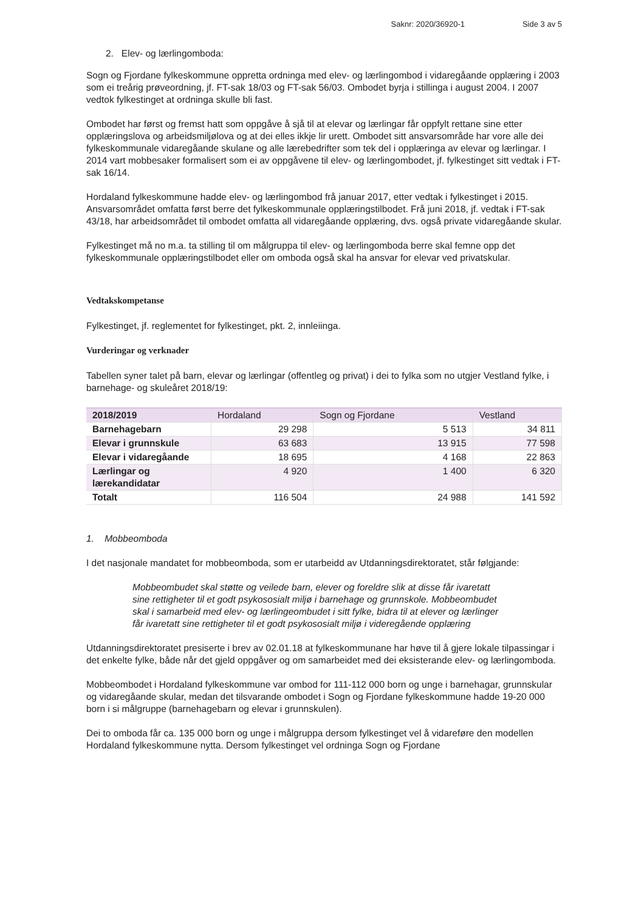Saknr: 2020/36920-1 Side 3 av 5
2. Elev- og lærlingomboda:
Sogn og Fjordane fylkeskommune oppretta ordninga med elev- og lærlingombod i vidaregåande opplæring i 2003 som ei treårig prøveordning, jf. FT-sak 18/03 og FT-sak 56/03. Ombodet byrja i stillinga i august 2004. I 2007 vedtok fylkestinget at ordninga skulle bli fast.
Ombodet har først og fremst hatt som oppgåve å sjå til at elevar og lærlingar får oppfylt rettane sine etter opplæringslova og arbeidsmiljølova og at dei elles ikkje lir urett. Ombodet sitt ansvarsområde har vore alle dei fylkeskommunale vidaregåande skulane og alle lærebedrifter som tek del i opplæringa av elevar og lærlingar. I 2014 vart mobbesaker formalisert som ei av oppgåvene til elev- og lærlingombodet, jf. fylkestinget sitt vedtak i FT-sak 16/14.
Hordaland fylkeskommune hadde elev- og lærlingombod frå januar 2017, etter vedtak i fylkestinget i 2015. Ansvarsområdet omfatta først berre det fylkeskommunale opplæringstilbodet. Frå juni 2018, jf. vedtak i FT-sak 43/18, har arbeidsområdet til ombodet omfatta all vidaregåande opplæring, dvs. også private vidaregåande skular.
Fylkestinget må no m.a. ta stilling til om målgruppa til elev- og lærlingomboda berre skal femne opp det fylkeskommunale opplæringstilbodet eller om omboda også skal ha ansvar for elevar ved privatskular.
Vedtakskompetanse
Fylkestinget, jf. reglementet for fylkestinget, pkt. 2, innleiinga.
Vurderingar og verknader
Tabellen syner talet på barn, elevar og lærlingar (offentleg og privat) i dei to fylka som no utgjer Vestland fylke, i barnehage- og skuleåret 2018/19:
| 2018/2019 | Hordaland | Sogn og Fjordane | Vestland |
| Barnehagebarn | 29 298 | 5 513 | 34 811 |
| Elevar i grunnskule | 63 683 | 13 915 | 77 598 |
| Elevar i vidaregåande | 18 695 | 4 168 | 22 863 |
| Lærlingar og lærekandidatar | 4 920 | 1 400 | 6 320 |
| Totalt | 116 504 | 24 988 | 141 592 |
1. Mobbeomboda
I det nasjonale mandatet for mobbeomboda, som er utarbeidd av Utdanningsdirektoratet, står følgjande:
Mobbeombudet skal støtte og veilede barn, elever og foreldre slik at disse får ivaretatt sine rettigheter til et godt psykososialt miljø i barnehage og grunnskole. Mobbeombudet skal i samarbeid med elev- og lærlingeombudet i sitt fylke, bidra til at elever og lærlinger får ivaretatt sine rettigheter til et godt psykososialt miljø i videregående opplæring
Utdanningsdirektoratet presiserte i brev av 02.01.18 at fylkeskommunane har høve til å gjere lokale tilpassingar i det enkelte fylke, både når det gjeld oppgåver og om samarbeidet med dei eksisterande elev- og lærlingomboda.
Mobbeombodet i Hordaland fylkeskommune var ombod for 111-112 000 born og unge i barnehagar, grunnskular og vidaregåande skular, medan det tilsvarande ombodet i Sogn og Fjordane fylkeskommune hadde 19-20 000 born i si målgruppe (barnehagebarn og elevar i grunnskulen).
Dei to omboda får ca. 135 000 born og unge i målgruppa dersom fylkestinget vel å vidareføre den modellen Hordaland fylkeskommune nytta. Dersom fylkestinget vel ordninga Sogn og Fjordane